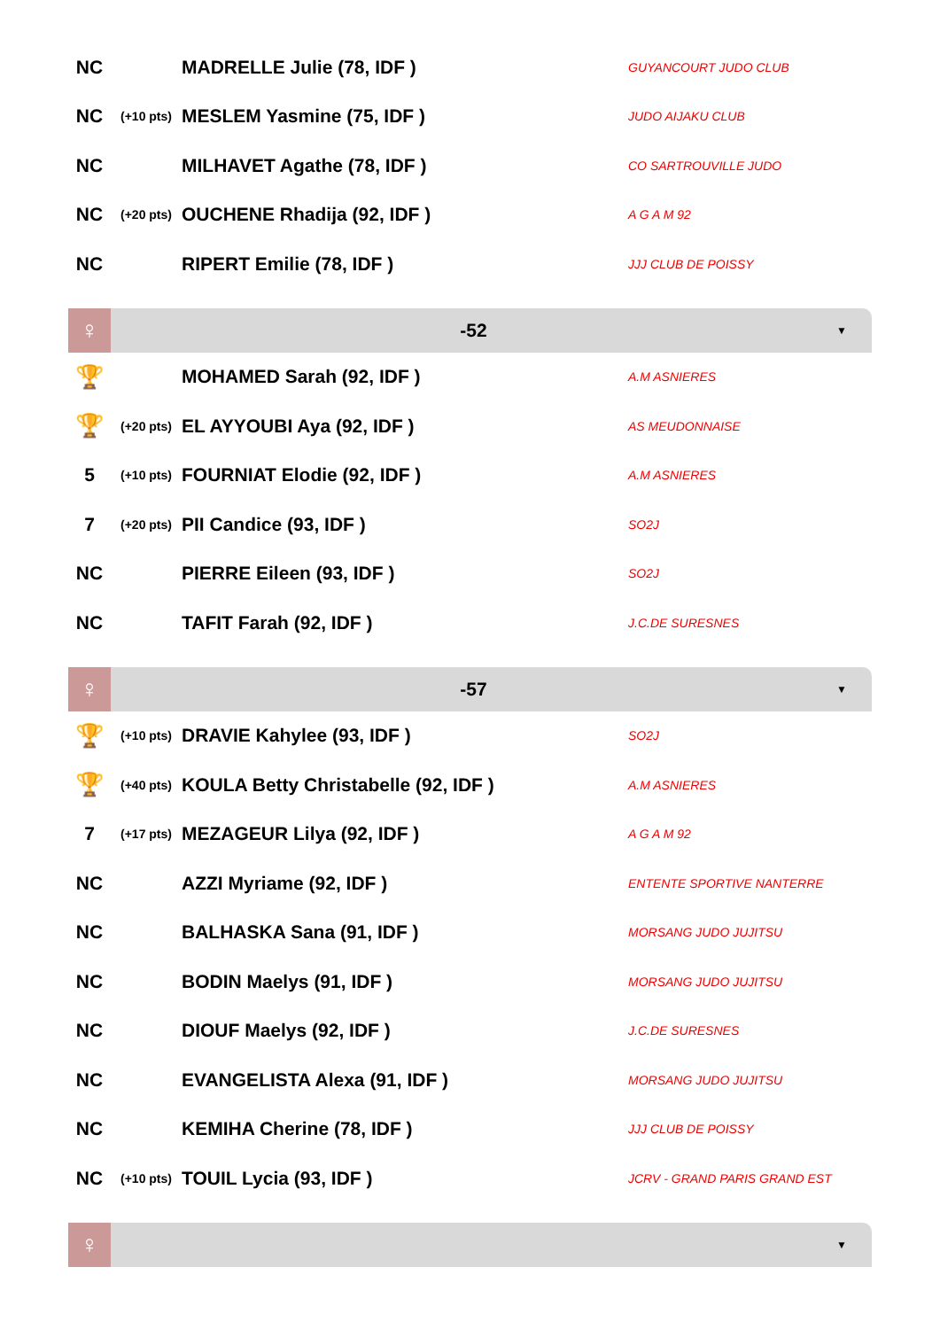| NC | | MADRELLE Julie (78, IDF ) | GUYANCOURT JUDO CLUB |
| NC | (+10 pts) | MESLEM Yasmine (75, IDF ) | JUDO AIJAKU CLUB |
| NC | | MILHAVET Agathe (78, IDF ) | CO SARTROUVILLE JUDO |
| NC | (+20 pts) | OUCHENE Rhadija (92, IDF ) | A G A M 92 |
| NC | | RIPERT Emilie (78, IDF ) | JJJ CLUB DE POISSY |
♀
-52
▼
| 🏆 | | MOHAMED Sarah (92, IDF ) | A.M ASNIERES |
| 🏆 | (+20 pts) | EL AYYOUBI Aya (92, IDF ) | AS MEUDONNAISE |
| 5 | (+10 pts) | FOURNIAT Elodie (92, IDF ) | A.M ASNIERES |
| 7 | (+20 pts) | PII Candice (93, IDF ) | SO2J |
| NC | | PIERRE Eileen (93, IDF ) | SO2J |
| NC | | TAFIT Farah (92, IDF ) | J.C.DE SURESNES |
♀
-57
▼
| 🏆 | (+10 pts) | DRAVIE Kahylee (93, IDF ) | SO2J |
| 🏆 | (+40 pts) | KOULA Betty Christabelle (92, IDF ) | A.M ASNIERES |
| 7 | (+17 pts) | MEZAGEUR Lilya (92, IDF ) | A G A M 92 |
| NC | | AZZI Myriame (92, IDF ) | ENTENTE SPORTIVE NANTERRE |
| NC | | BALHASKA Sana (91, IDF ) | MORSANG JUDO JUJITSU |
| NC | | BODIN Maelys (91, IDF ) | MORSANG JUDO JUJITSU |
| NC | | DIOUF Maelys (92, IDF ) | J.C.DE SURESNES |
| NC | | EVANGELISTA Alexa (91, IDF ) | MORSANG JUDO JUJITSU |
| NC | | KEMIHA Cherine (78, IDF ) | JJJ CLUB DE POISSY |
| NC | (+10 pts) | TOUIL Lycia (93, IDF ) | JCRV - GRAND PARIS GRAND EST |
♀
▼